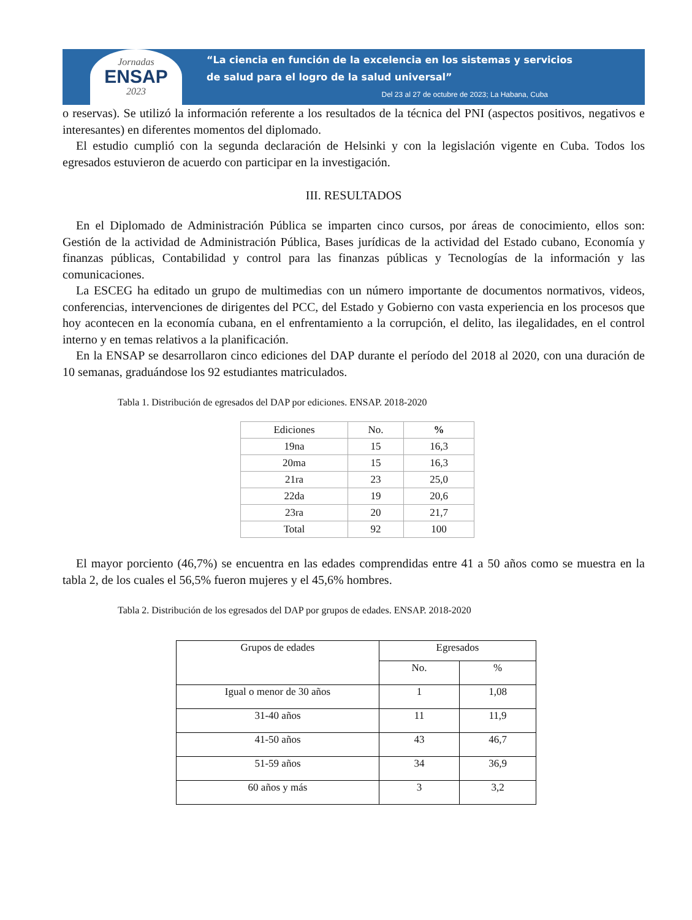Jornadas
ENSAP
2023
“La ciencia en función de la excelencia en los sistemas y servicios
de salud para el logro de la salud universal”
Del 23 al 27 de octubre de 2023; La Habana, Cuba
o reservas). Se utilizó la información referente a los resultados de la técnica del PNI (aspectos positivos, negativos e interesantes) en diferentes momentos del diplomado.
El estudio cumplió con la segunda declaración de Helsinki y con la legislación vigente en Cuba. Todos los egresados estuvieron de acuerdo con participar en la investigación.
III. RESULTADOS
En el Diplomado de Administración Pública se imparten cinco cursos, por áreas de conocimiento, ellos son: Gestión de la actividad de Administración Pública, Bases jurídicas de la actividad del Estado cubano, Economía y finanzas públicas, Contabilidad y control para las finanzas públicas y Tecnologías de la información y las comunicaciones.
La ESCEG ha editado un grupo de multimedias con un número importante de documentos normativos, videos, conferencias, intervenciones de dirigentes del PCC, del Estado y Gobierno con vasta experiencia en los procesos que hoy acontecen en la economía cubana, en el enfrentamiento a la corrupción, el delito, las ilegalidades, en el control interno y en temas relativos a la planificación.
En la ENSAP se desarrollaron cinco ediciones del DAP durante el período del 2018 al 2020, con una duración de 10 semanas, graduándose los 92 estudiantes matriculados.
Tabla 1. Distribución de egresados del DAP por ediciones. ENSAP. 2018-2020
| Ediciones | No. | % |
| --- | --- | --- |
| 19na | 15 | 16,3 |
| 20ma | 15 | 16,3 |
| 21ra | 23 | 25,0 |
| 22da | 19 | 20,6 |
| 23ra | 20 | 21,7 |
| Total | 92 | 100 |
El mayor porciento (46,7%) se encuentra en las edades comprendidas entre 41 a 50 años como se muestra en la tabla 2, de los cuales el 56,5% fueron mujeres y el 45,6% hombres.
Tabla 2. Distribución de los egresados del DAP por grupos de edades. ENSAP. 2018-2020
| Grupos de edades | Egresados | |
| --- | --- | --- |
| | No. | % |
| Igual o menor de 30 años | 1 | 1,08 |
| 31-40 años | 11 | 11,9 |
| 41-50 años | 43 | 46,7 |
| 51-59 años | 34 | 36,9 |
| 60 años y más | 3 | 3,2 |